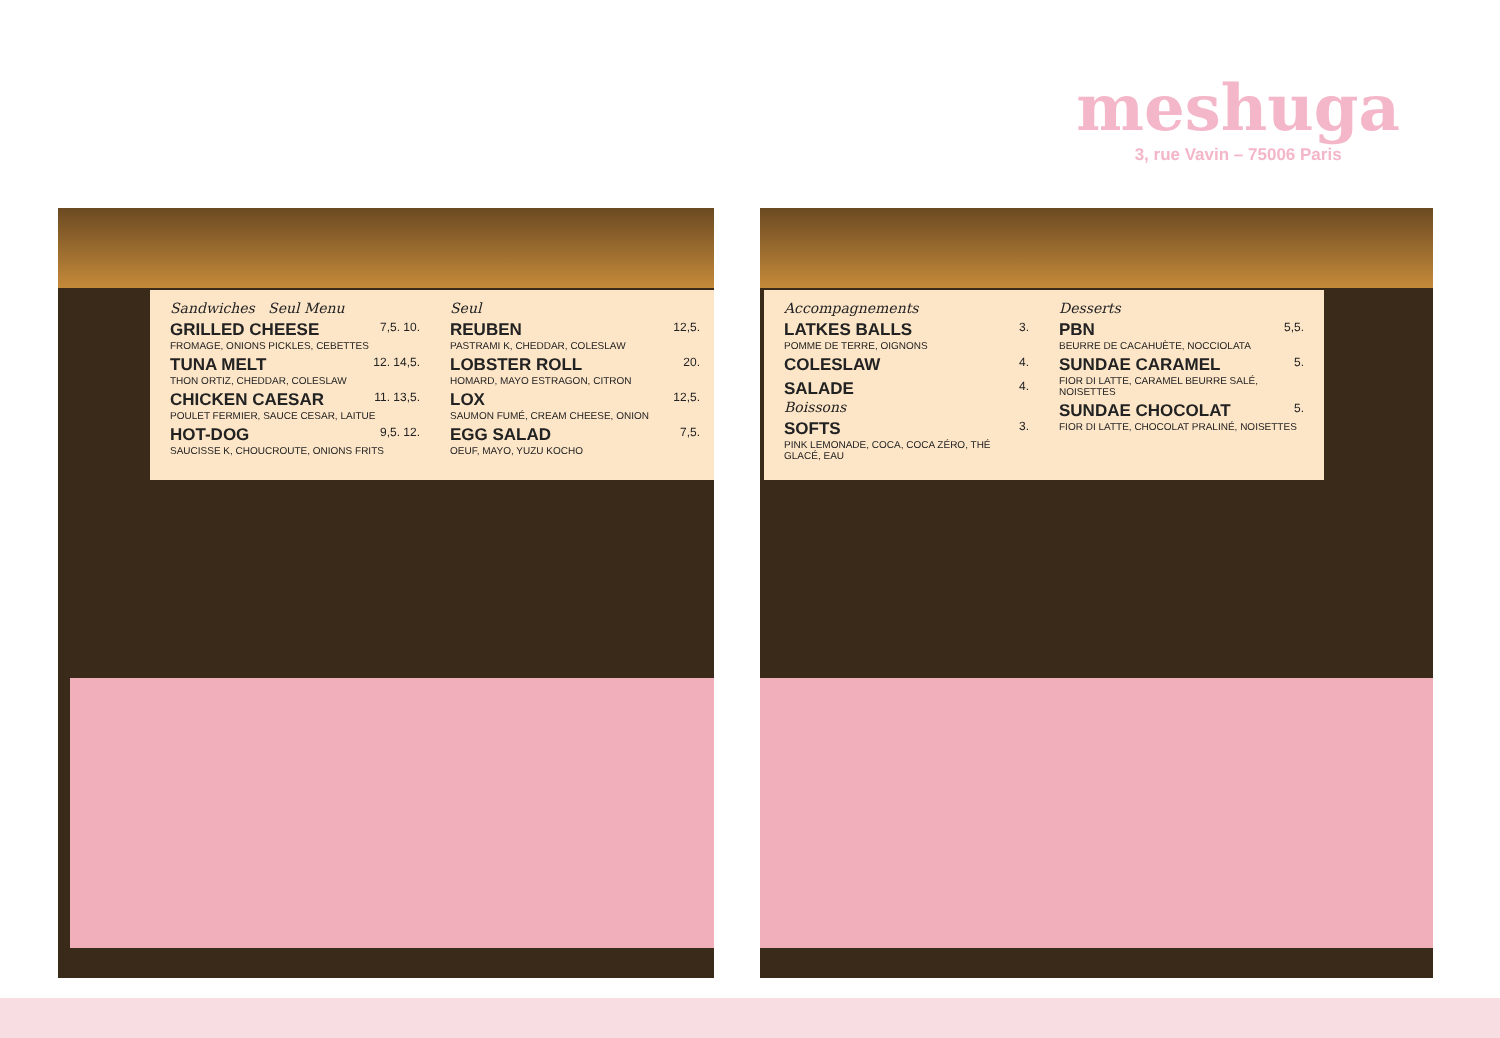meshuga
3, rue Vavin – 75006 Paris
Sandwiches Seul Menu
GRILLED CHEESE 7,5. 10.
FROMAGE, ONIONS PICKLES, CEBETTES
TUNA MELT 12. 14,5.
THON ORTIZ, CHEDDAR, COLESLAW
CHICKEN CAESAR 11. 13,5.
POULET FERMIER, SAUCE CESAR, LAITUE
HOT-DOG 9,5. 12.
SAUCISSE K, CHOUCROUTE, ONIONS FRITS
Seul
REUBEN 12,5.
PASTRAMI K, CHEDDAR, COLESLAW
LOBSTER ROLL 20.
HOMARD, MAYO ESTRAGON, CITRON
LOX 12,5.
SAUMON FUMÉ, CREAM CHEESE, ONION
EGG SALAD 7,5.
OEUF, MAYO, YUZU KOCHO
Accompagnements
LATKES BALLS 3.
POMME DE TERRE, OIGNONS
COLESLAW 4.
SALADE 4.
Boissons
SOFTS 3.
PINK LEMONADE, COCA, COCA ZÉRO, THÉ GLACÉ, EAU
Desserts
PBN 5,5.
BEURRE DE CACAHUÈTE, NOCCIOLATA
SUNDAE CARAMEL 5.
FIOR DI LATTE, CARAMEL BEURRE SALÉ, NOISETTES
SUNDAE CHOCOLAT 5.
FIOR DI LATTE, CHOCOLAT PRALINÉ, NOISETTES